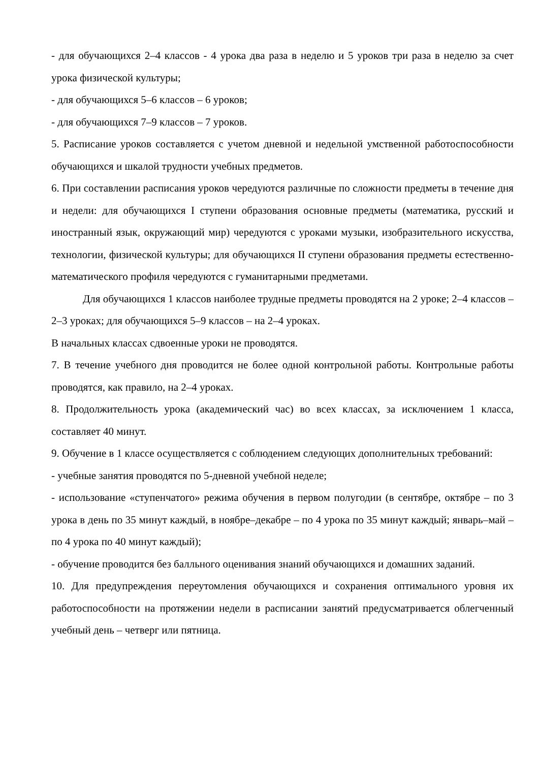- для обучающихся 2–4 классов - 4 урока два раза в неделю и 5 уроков три раза в неделю за счет урока физической культуры;
- для обучающихся 5–6 классов – 6 уроков;
- для обучающихся 7–9 классов – 7 уроков.
5. Расписание уроков составляется с учетом дневной и недельной умственной работоспособности обучающихся и шкалой трудности учебных предметов.
6. При составлении расписания уроков чередуются различные по сложности предметы в течение дня и недели: для обучающихся I ступени образования основные предметы (математика, русский и иностранный язык, окружающий мир) чередуются с уроками музыки, изобразительного искусства, технологии, физической культуры; для обучающихся II ступени образования предметы естественно-математического профиля чередуются с гуманитарными предметами.
Для обучающихся 1 классов наиболее трудные предметы проводятся на 2 уроке; 2–4 классов – 2–3 уроках; для обучающихся 5–9 классов – на 2–4 уроках.
В начальных классах сдвоенные уроки не проводятся.
7. В течение учебного дня проводится не более одной контрольной работы. Контрольные работы проводятся, как правило, на 2–4 уроках.
8. Продолжительность урока (академический час) во всех классах, за исключением 1 класса, составляет 40 минут.
9. Обучение в 1 классе осуществляется с соблюдением следующих дополнительных требований:
- учебные занятия проводятся по 5-дневной учебной неделе;
- использование «ступенчатого» режима обучения в первом полугодии (в сентябре, октябре – по 3 урока в день по 35 минут каждый, в ноябре–декабре – по 4 урока по 35 минут каждый; январь–май – по 4 урока по 40 минут каждый);
- обучение проводится без балльного оценивания знаний обучающихся и домашних заданий.
10. Для предупреждения переутомления обучающихся и сохранения оптимального уровня их работоспособности на протяжении недели в расписании занятий предусматривается облегченный учебный день – четверг или пятница.